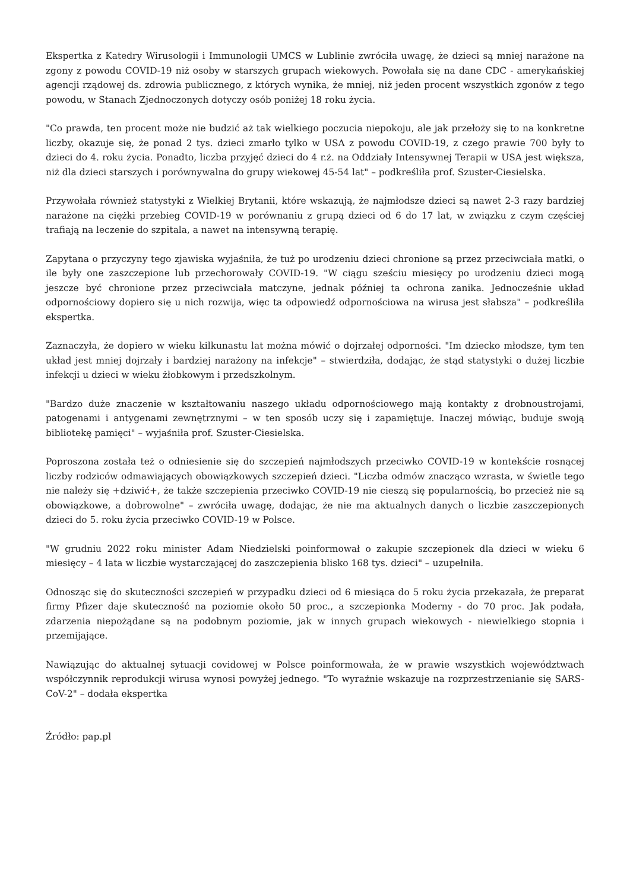Ekspertka z Katedry Wirusologii i Immunologii UMCS w Lublinie zwróciła uwagę, że dzieci są mniej narażone na zgony z powodu COVID-19 niż osoby w starszych grupach wiekowych. Powołała się na dane CDC - amerykańskiej agencji rządowej ds. zdrowia publicznego, z których wynika, że mniej, niż jeden procent wszystkich zgonów z tego powodu, w Stanach Zjednoczonych dotyczy osób poniżej 18 roku życia.
"Co prawda, ten procent może nie budzić aż tak wielkiego poczucia niepokoju, ale jak przełoży się to na konkretne liczby, okazuje się, że ponad 2 tys. dzieci zmarło tylko w USA z powodu COVID-19, z czego prawie 700 były to dzieci do 4. roku życia. Ponadto, liczba przyjęć dzieci do 4 r.ż. na Oddziały Intensywnej Terapii w USA jest większa, niż dla dzieci starszych i porównywalna do grupy wiekowej 45-54 lat" – podkreśliła prof. Szuster-Ciesielska.
Przywołała również statystyki z Wielkiej Brytanii, które wskazują, że najmłodsze dzieci są nawet 2-3 razy bardziej narażone na ciężki przebieg COVID-19 w porównaniu z grupą dzieci od 6 do 17 lat, w związku z czym częściej trafiają na leczenie do szpitala, a nawet na intensywną terapię.
Zapytana o przyczyny tego zjawiska wyjaśniła, że tuż po urodzeniu dzieci chronione są przez przeciwciała matki, o ile były one zaszczepione lub przechorowały COVID-19. "W ciągu sześciu miesięcy po urodzeniu dzieci mogą jeszcze być chronione przez przeciwciała matczyne, jednak później ta ochrona zanika. Jednocześnie układ odpornościowy dopiero się u nich rozwija, więc ta odpowiedź odpornościowa na wirusa jest słabsza" – podkreśliła ekspertka.
Zaznaczyła, że dopiero w wieku kilkunastu lat można mówić o dojrzałej odporności. "Im dziecko młodsze, tym ten układ jest mniej dojrzały i bardziej narażony na infekcje" – stwierdziła, dodając, że stąd statystyki o dużej liczbie infekcji u dzieci w wieku żłobkowym i przedszkolnym.
"Bardzo duże znaczenie w kształtowaniu naszego układu odpornościowego mają kontakty z drobnoustrojami, patogenami i antygenami zewnętrznymi – w ten sposób uczy się i zapamiętuje. Inaczej mówiąc, buduje swoją bibliotekę pamięci" – wyjaśniła prof. Szuster-Ciesielska.
Poproszona została też o odniesienie się do szczepień najmłodszych przeciwko COVID-19 w kontekście rosnącej liczby rodziców odmawiających obowiązkowych szczepień dzieci. "Liczba odmów znacząco wzrasta, w świetle tego nie należy się +dziwić+, że także szczepienia przeciwko COVID-19 nie cieszą się popularnością, bo przecież nie są obowiązkowe, a dobrowolne" – zwróciła uwagę, dodając, że nie ma aktualnych danych o liczbie zaszczepionych dzieci do 5. roku życia przeciwko COVID-19 w Polsce.
"W grudniu 2022 roku minister Adam Niedzielski poinformował o zakupie szczepionek dla dzieci w wieku 6 miesięcy – 4 lata w liczbie wystarczającej do zaszczepienia blisko 168 tys. dzieci" – uzupełniła.
Odnosząc się do skuteczności szczepień w przypadku dzieci od 6 miesiąca do 5 roku życia przekazała, że preparat firmy Pfizer daje skuteczność na poziomie około 50 proc., a szczepionka Moderny - do 70 proc. Jak podała, zdarzenia niepożądane są na podobnym poziomie, jak w innych grupach wiekowych - niewielkiego stopnia i przemijające.
Nawiązując do aktualnej sytuacji covidowej w Polsce poinformowała, że w prawie wszystkich województwach współczynnik reprodukcji wirusa wynosi powyżej jednego. "To wyraźnie wskazuje na rozprzestrzenianie się SARS-CoV-2" – dodała ekspertka
Źródło: pap.pl